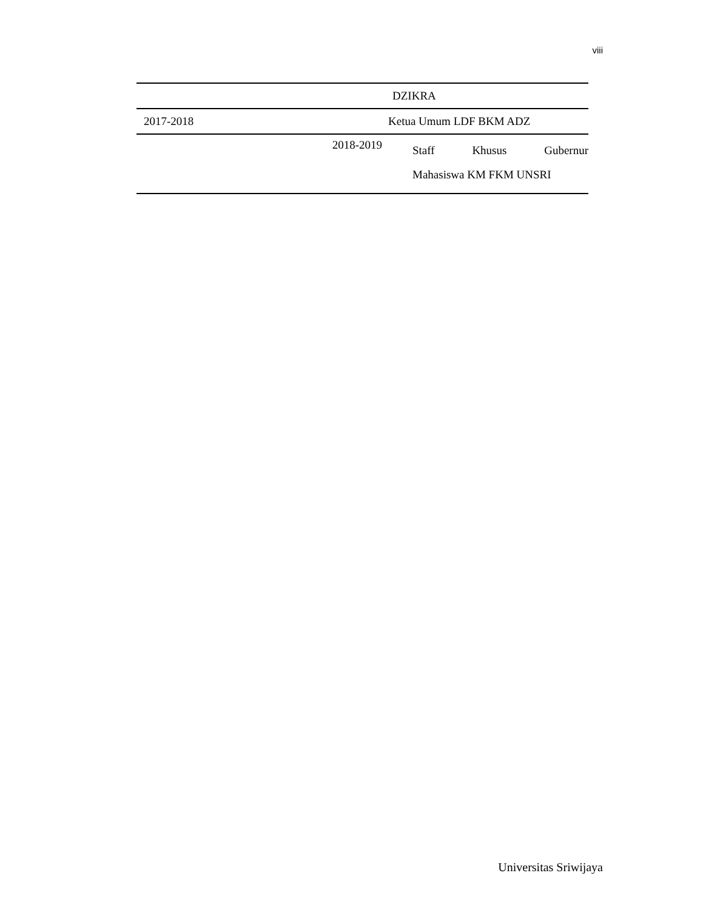viii
| | DZIKRA |
| 2017-2018 | Ketua Umum LDF BKM ADZ |
| 2018-2019 | Staff Khusus Gubernur Mahasiswa KM FKM UNSRI |
Universitas Sriwijaya